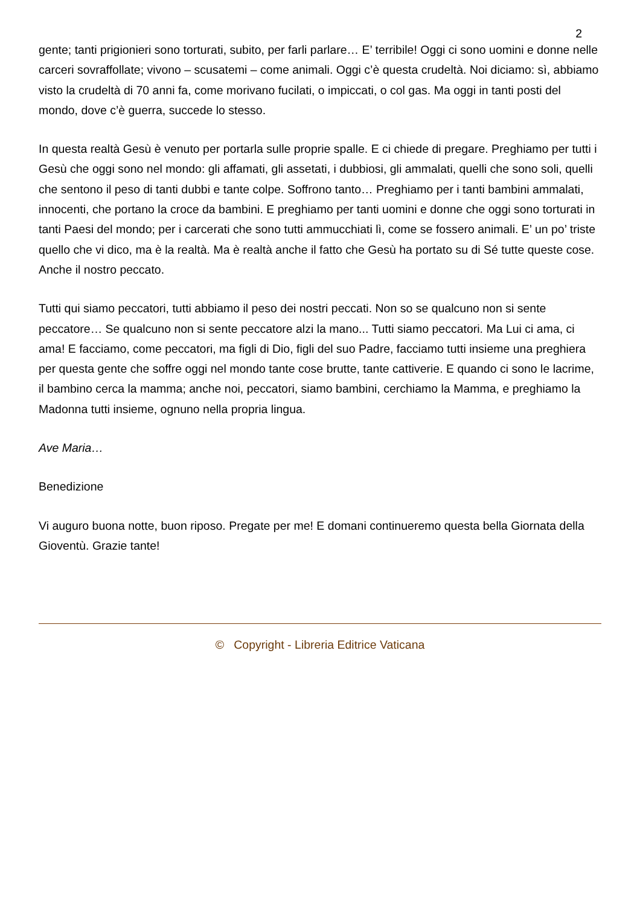2
gente; tanti prigionieri sono torturati, subito, per farli parlare… E’ terribile! Oggi ci sono uomini e donne nelle carceri sovraffollate; vivono – scusatemi – come animali. Oggi c’è questa crudeltà. Noi diciamo: sì, abbiamo visto la crudeltà di 70 anni fa, come morivano fucilati, o impiccati, o col gas. Ma oggi in tanti posti del mondo, dove c’è guerra, succede lo stesso.
In questa realtà Gesù è venuto per portarla sulle proprie spalle. E ci chiede di pregare. Preghiamo per tutti i Gesù che oggi sono nel mondo: gli affamati, gli assetati, i dubbiosi, gli ammalati, quelli che sono soli, quelli che sentono il peso di tanti dubbi e tante colpe. Soffrono tanto… Preghiamo per i tanti bambini ammalati, innocenti, che portano la croce da bambini. E preghiamo per tanti uomini e donne che oggi sono torturati in tanti Paesi del mondo; per i carcerati che sono tutti ammucchiati lì, come se fossero animali. E’ un po’ triste quello che vi dico, ma è la realtà. Ma è realtà anche il fatto che Gesù ha portato su di Sé tutte queste cose. Anche il nostro peccato.
Tutti qui siamo peccatori, tutti abbiamo il peso dei nostri peccati. Non so se qualcuno non si sente peccatore… Se qualcuno non si sente peccatore alzi la mano... Tutti siamo peccatori. Ma Lui ci ama, ci ama! E facciamo, come peccatori, ma figli di Dio, figli del suo Padre, facciamo tutti insieme una preghiera per questa gente che soffre oggi nel mondo tante cose brutte, tante cattiverie. E quando ci sono le lacrime, il bambino cerca la mamma; anche noi, peccatori, siamo bambini, cerchiamo la Mamma, e preghiamo la Madonna tutti insieme, ognuno nella propria lingua.
Ave Maria…
Benedizione
Vi auguro buona notte, buon riposo. Pregate per me! E domani continueremo questa bella Giornata della Gioventù. Grazie tante!
© Copyright - Libreria Editrice Vaticana